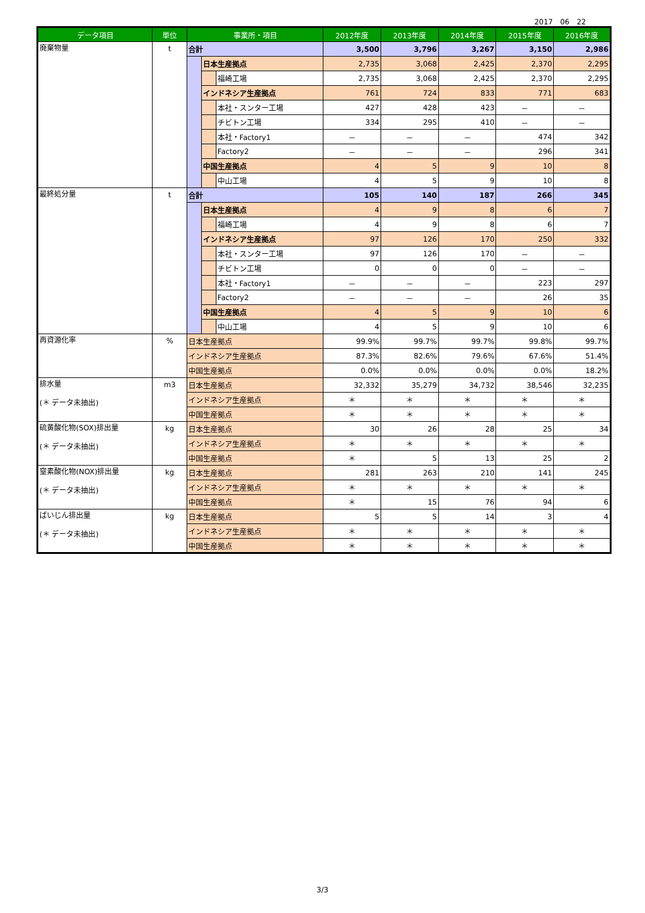2017　06　22
| データ項目 | 単位 | 事業所・項目 | | | 2012年度 | 2013年度 | 2014年度 | 2015年度 | 2016年度 |
| --- | --- | --- | --- | --- | --- | --- | --- | --- | --- |
| 廃棄物量 | t | 合計 | | | 3,500 | 3,796 | 3,267 | 3,150 | 2,986 |
| | | | 日本生産拠点 | | 2,735 | 3,068 | 2,425 | 2,370 | 2,295 |
| | | | | 福崎工場 | 2,735 | 3,068 | 2,425 | 2,370 | 2,295 |
| | | | インドネシア生産拠点 | | 761 | 724 | 833 | 771 | 683 |
| | | | | 本社・スンター工場 | 427 | 428 | 423 | － | － |
| | | | | チビトン工場 | 334 | 295 | 410 | － | － |
| | | | | 本社・Factory1 | － | － | － | 474 | 342 |
| | | | | Factory2 | － | － | － | 296 | 341 |
| | | | 中国生産拠点 | | 4 | 5 | 9 | 10 | 8 |
| | | | | 中山工場 | 4 | 5 | 9 | 10 | 8 |
| 最終処分量 | t | 合計 | | | 105 | 140 | 187 | 266 | 345 |
| | | | 日本生産拠点 | | 4 | 9 | 8 | 6 | 7 |
| | | | | 福崎工場 | 4 | 9 | 8 | 6 | 7 |
| | | | インドネシア生産拠点 | | 97 | 126 | 170 | 250 | 332 |
| | | | | 本社・スンター工場 | 97 | 126 | 170 | － | － |
| | | | | チビトン工場 | 0 | 0 | 0 | － | － |
| | | | | 本社・Factory1 | － | － | － | 223 | 297 |
| | | | | Factory2 | － | － | － | 26 | 35 |
| | | | 中国生産拠点 | | 4 | 5 | 9 | 10 | 6 |
| | | | | 中山工場 | 4 | 5 | 9 | 10 | 6 |
| 再資源化率 | % | 日本生産拠点 | | | 99.9% | 99.7% | 99.7% | 99.8% | 99.7% |
| | | インドネシア生産拠点 | | | 87.3% | 82.6% | 79.6% | 67.6% | 51.4% |
| | | 中国生産拠点 | | | 0.0% | 0.0% | 0.0% | 0.0% | 18.2% |
| 排水量 (＊ データ未抽出) | m3 | 日本生産拠点 | | | 32,332 | 35,279 | 34,732 | 38,546 | 32,235 |
| | | インドネシア生産拠点 | | | ＊ | ＊ | ＊ | ＊ | ＊ |
| | | 中国生産拠点 | | | ＊ | ＊ | ＊ | ＊ | ＊ |
| 硫黄酸化物(SOX)排出量 (＊ データ未抽出) | kg | 日本生産拠点 | | | 30 | 26 | 28 | 25 | 34 |
| | | インドネシア生産拠点 | | | ＊ | ＊ | ＊ | ＊ | ＊ |
| | | 中国生産拠点 | | | ＊ | 5 | 13 | 25 | 2 |
| 窒素酸化物(NOX)排出量 (＊ データ未抽出) | kg | 日本生産拠点 | | | 281 | 263 | 210 | 141 | 245 |
| | | インドネシア生産拠点 | | | ＊ | ＊ | ＊ | ＊ | ＊ |
| | | 中国生産拠点 | | | ＊ | 15 | 76 | 94 | 6 |
| ばいじん排出量 (＊ データ未抽出) | kg | 日本生産拠点 | | | 5 | 5 | 14 | 3 | 4 |
| | | インドネシア生産拠点 | | | ＊ | ＊ | ＊ | ＊ | ＊ |
| | | 中国生産拠点 | | | ＊ | ＊ | ＊ | ＊ | ＊ |
3/3